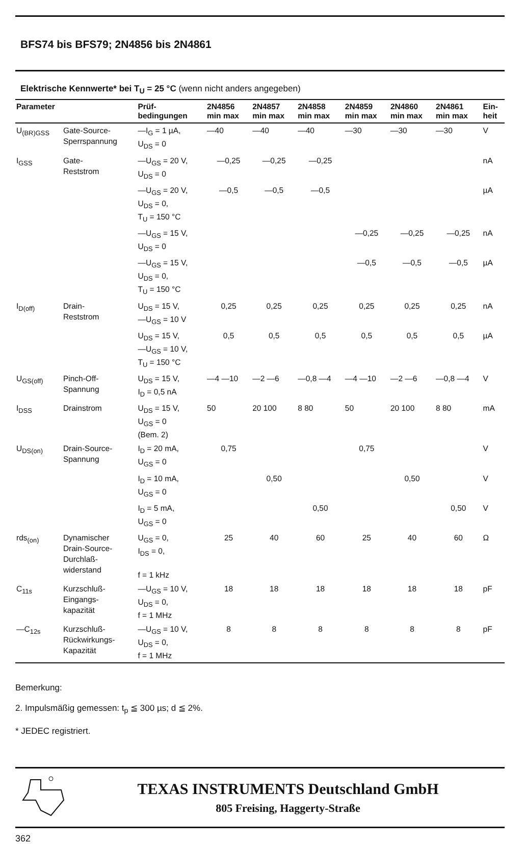BFS74 bis BFS79; 2N4856 bis 2N4861
Elektrische Kennwerte* bei T<sub>U</sub> = 25 °C (wenn nicht anders angegeben)
| Parameter | | Prüf- bedingungen | 2N4856 min max | 2N4857 min max | 2N4858 min max | 2N4859 min max | 2N4860 min max | 2N4861 min max | Ein- heit |
| --- | --- | --- | --- | --- | --- | --- | --- | --- | --- |
| U<sub>(BR)GSS</sub> | Gate-Source- Sperrspannung | —I<sub>G</sub> = 1 µA, U<sub>DS</sub> = 0 | —40 | —40 | —40 | —30 | —30 | —30 | V |
| I<sub>GSS</sub> | Gate- Reststrom | —U<sub>GS</sub> = 20 V, U<sub>DS</sub> = 0 | —0,25 | —0,25 | —0,25 | | | | nA |
| | | —U<sub>GS</sub> = 20 V, U<sub>DS</sub> = 0, T<sub>U</sub> = 150 °C | —0,5 | —0,5 | —0,5 | | | | µA |
| | | —U<sub>GS</sub> = 15 V, U<sub>DS</sub> = 0 | | | | —0,25 | —0,25 | —0,25 | nA |
| | | —U<sub>GS</sub> = 15 V, U<sub>DS</sub> = 0, T<sub>U</sub> = 150 °C | | | | —0,5 | —0,5 | —0,5 | µA |
| I<sub>D(off)</sub> | Drain- Reststrom | U<sub>DS</sub> = 15 V, —U<sub>GS</sub> = 10 V | 0,25 | 0,25 | 0,25 | 0,25 | 0,25 | 0,25 | nA |
| | | U<sub>DS</sub> = 15 V, —U<sub>GS</sub> = 10 V, T<sub>U</sub> = 150 °C | 0,5 | 0,5 | 0,5 | 0,5 | 0,5 | 0,5 | µA |
| U<sub>GS(off)</sub> | Pinch-Off- Spannung | U<sub>DS</sub> = 15 V, I<sub>D</sub> = 0,5 nA | —4 —10 | —2 —6 | —0,8 —4 | —4 —10 | —2 —6 | —0,8 —4 | V |
| I<sub>DSS</sub> | Drainstrom | U<sub>DS</sub> = 15 V, U<sub>GS</sub> = 0 (Bem. 2) | 50 | 20 100 | 8 80 | 50 | 20 100 | 8 80 | mA |
| U<sub>DS(on)</sub> | Drain-Source- Spannung | I<sub>D</sub> = 20 mA, U<sub>GS</sub> = 0 | 0,75 | | | 0,75 | | | V |
| | | I<sub>D</sub> = 10 mA, U<sub>GS</sub> = 0 | | 0,50 | | | 0,50 | | V |
| | | I<sub>D</sub> = 5 mA, U<sub>GS</sub> = 0 | | | 0,50 | | | 0,50 | V |
| rds<sub>(on)</sub> | Dynamischer Drain-Source- Durchlaß- widerstand | U<sub>GS</sub> = 0, I<sub>DS</sub> = 0, f = 1 kHz | 25 | 40 | 60 | 25 | 40 | 60 | Ω |
| C<sub>11s</sub> | Kurzschluß- Eingangs- kapazität | —U<sub>GS</sub> = 10 V, U<sub>DS</sub> = 0, f = 1 MHz | 18 | 18 | 18 | 18 | 18 | 18 | pF |
| —C<sub>12s</sub> | Kurzschluß- Rückwirkungs- Kapazität | —U<sub>GS</sub> = 10 V, U<sub>DS</sub> = 0, f = 1 MHz | 8 | 8 | 8 | 8 | 8 | 8 | pF |
Bemerkung:
2. Impulsmäßig gemessen: t<sub>p</sub> ≦ 300 µs; d ≦ 2%.
* JEDEC registriert.
TEXAS INSTRUMENTS Deutschland GmbH
805 Freising, Haggerty-Straße
362